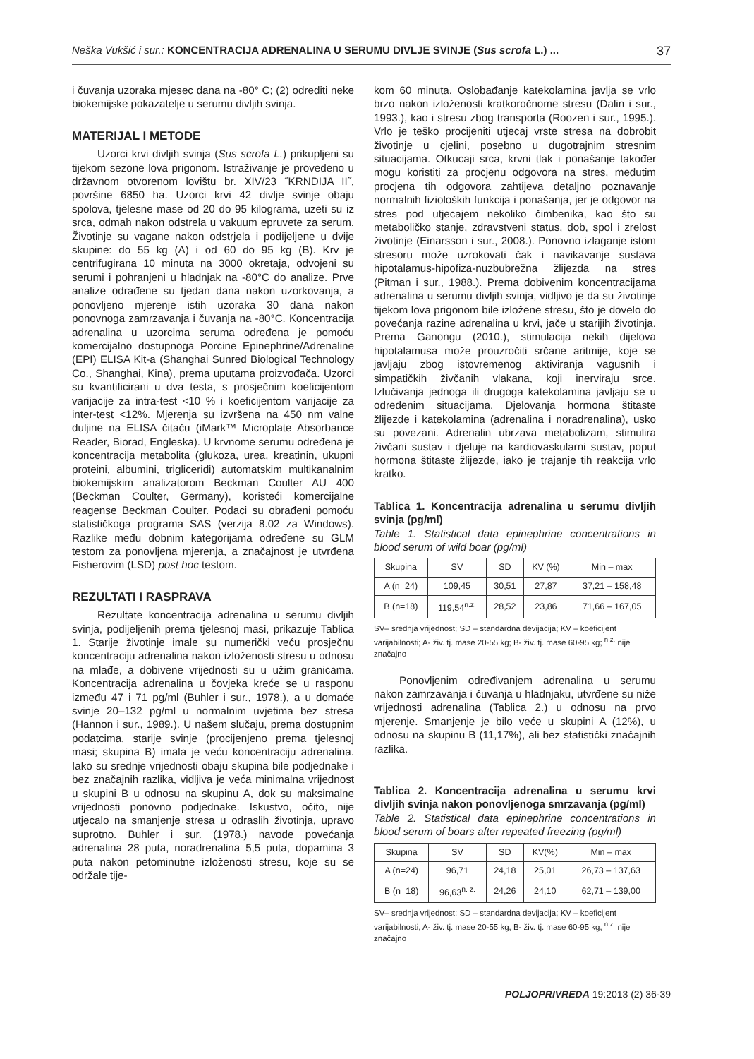Neška Vukšić i sur.: KONCENTRACIJA ADRENALINA U SERUMU DIVLJE SVINJE (Sus scrofa L.) ... 37
i čuvanja uzoraka mjesec dana na -80° C; (2) odrediti neke biokemijske pokazatelje u serumu divljih svinja.
MATERIJAL I METODE
Uzorci krvi divljih svinja (Sus scrofa L.) prikupljeni su tijekom sezone lova prigonom. Istraživanje je provedeno u državnom otvorenom lovištu br. XIV/23 ˝KRNDIJA II˝, površine 6850 ha. Uzorci krvi 42 divlje svinje obaju spolova, tjelesne mase od 20 do 95 kilograma, uzeti su iz srca, odmah nakon odstrela u vakuum epruvete za serum. Životinje su vagane nakon odstrjela i podijeljene u dvije skupine: do 55 kg (A) i od 60 do 95 kg (B). Krv je centrifugirana 10 minuta na 3000 okretaja, odvojeni su serumi i pohranjeni u hladnjak na -80°C do analize. Prve analize odrađene su tjedan dana nakon uzorkovanja, a ponovljeno mjerenje istih uzoraka 30 dana nakon ponovnoga zamrzavanja i čuvanja na -80°C. Koncentracija adrenalina u uzorcima seruma određena je pomoću komercijalno dostupnoga Porcine Epinephrine/Adrenaline (EPI) ELISA Kit-a (Shanghai Sunred Biological Technology Co., Shanghai, Kina), prema uputama proizvođača. Uzorci su kvantificirani u dva testa, s prosječnim koeficijentom varijacije za intra-test <10 % i koeficijentom varijacije za inter-test <12%. Mjerenja su izvršena na 450 nm valne duljine na ELISA čitaču (iMark™ Microplate Absorbance Reader, Biorad, Engleska). U krvnome serumu određena je koncentracija metabolita (glukoza, urea, kreatinin, ukupni proteini, albumini, trigliceridi) automatskim multikanalnim biokemijskim analizatorom Beckman Coulter AU 400 (Beckman Coulter, Germany), koristeći komercijalne reagense Beckman Coulter. Podaci su obrađeni pomoću statističkoga programa SAS (verzija 8.02 za Windows). Razlike među dobnim kategorijama određene su GLM testom za ponovljena mjerenja, a značajnost je utvrđena Fisherovim (LSD) post hoc testom.
REZULTATI I RASPRAVA
Rezultate koncentracija adrenalina u serumu divljih svinja, podijeljenih prema tjelesnoj masi, prikazuje Tablica 1. Starije životinje imale su numerički veću prosječnu koncentraciju adrenalina nakon izloženosti stresu u odnosu na mlađe, a dobivene vrijednosti su u užim granicama. Koncentracija adrenalina u čovjeka kreće se u rasponu između 47 i 71 pg/ml (Buhler i sur., 1978.), a u domaće svinje 20–132 pg/ml u normalnim uvjetima bez stresa (Hannon i sur., 1989.). U našem slučaju, prema dostupnim podatcima, starije svinje (procijenjeno prema tjelesnoj masi; skupina B) imala je veću koncentraciju adrenalina. Iako su srednje vrijednosti obaju skupina bile podjednake i bez značajnih razlika, vidljiva je veća minimalna vrijednost u skupini B u odnosu na skupinu A, dok su maksimalne vrijednosti ponovno podjednake. Iskustvo, očito, nije utjecalo na smanjenje stresa u odraslih životinja, upravo suprotno. Buhler i sur. (1978.) navode povećanja adrenalina 28 puta, noradrenalina 5,5 puta, dopamina 3 puta nakon petominutne izloženosti stresu, koje su se održale tije-
kom 60 minuta. Oslobađanje katekolamina javlja se vrlo brzo nakon izloženosti kratkoročnome stresu (Dalin i sur., 1993.), kao i stresu zbog transporta (Roozen i sur., 1995.). Vrlo je teško procijeniti utjecaj vrste stresa na dobrobit životinje u cjelini, posebno u dugotrajnim stresnim situacijama. Otkucaji srca, krvni tlak i ponašanje također mogu koristiti za procjenu odgovora na stres, međutim procjena tih odgovora zahtijeva detaljno poznavanje normalnih fizioloških funkcija i ponašanja, jer je odgovor na stres pod utjecajem nekoliko čimbenika, kao što su metaboličko stanje, zdravstveni status, dob, spol i zrelost životinje (Einarsson i sur., 2008.). Ponovno izlaganje istom stresoru može uzrokovati čak i navikavanje sustava hipotalamus-hipofiza-nuzbubrežna žlijezda na stres (Pitman i sur., 1988.). Prema dobivenim koncentracijama adrenalina u serumu divljih svinja, vidljivo je da su životinje tijekom lova prigonom bile izložene stresu, što je dovelo do povećanja razine adrenalina u krvi, jače u starijih životinja. Prema Ganongu (2010.), stimulacija nekih dijelova hipotalamusa može prouzročiti srčane aritmije, koje se javljaju zbog istovremenog aktiviranja vagusnih i simpatičkih živčanih vlakana, koji inerviraju srce. Izlučivanja jednoga ili drugoga katekolamina javljaju se u određenim situacijama. Djelovanja hormona štitaste žlijezde i katekolamina (adrenalina i noradrenalina), usko su povezani. Adrenalin ubrzava metabolizam, stimulira živčani sustav i djeluje na kardiovaskularni sustav, poput hormona štitaste žlijezde, iako je trajanje tih reakcija vrlo kratko.
Tablica 1. Koncentracija adrenalina u serumu divljih svinja (pg/ml)
Table 1. Statistical data epinephrine concentrations in blood serum of wild boar (pg/ml)
| Skupina | SV | SD | KV (%) | Min – max |
| --- | --- | --- | --- | --- |
| A (n=24) | 109,45 | 30,51 | 27,87 | 37,21 – 158,48 |
| B (n=18) | 119,54<sup>n.z.</sup> | 28,52 | 23,86 | 71,66 – 167,05 |
SV– srednja vrijednost; SD – standardna devijacija; KV – koeficijent varijabilnosti; A- živ. tj. mase 20-55 kg; B- živ. tj. mase 60-95 kg; <sup>n.z.</sup> nije značajno
Ponovljenim određivanjem adrenalina u serumu nakon zamrzavanja i čuvanja u hladnjaku, utvrđene su niže vrijednosti adrenalina (Tablica 2.) u odnosu na prvo mjerenje. Smanjenje je bilo veće u skupini A (12%), u odnosu na skupinu B (11,17%), ali bez statistički značajnih razlika.
Tablica 2. Koncentracija adrenalina u serumu krvi divljih svinja nakon ponovljenoga smrzavanja (pg/ml)
Table 2. Statistical data epinephrine concentrations in blood serum of boars after repeated freezing (pg/ml)
| Skupina | SV | SD | KV(%) | Min – max |
| --- | --- | --- | --- | --- |
| A (n=24) | 96,71 | 24,18 | 25,01 | 26,73 – 137,63 |
| B (n=18) | 96,63<sup>n. z.</sup> | 24,26 | 24,10 | 62,71 – 139,00 |
SV– srednja vrijednost; SD – standardna devijacija; KV – koeficijent varijabilnosti; A- živ. tj. mase 20-55 kg; B- živ. tj. mase 60-95 kg; <sup>n.z.</sup> nije značajno
POLJOPRIVREDA 19:2013 (2) 36-39